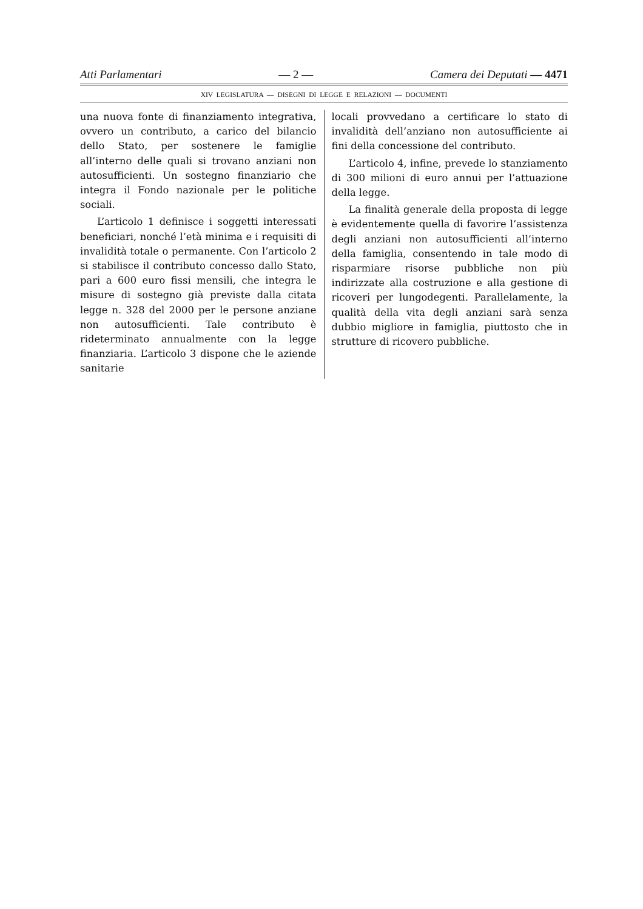Atti Parlamentari — 2 — Camera dei Deputati — 4471
XIV LEGISLATURA — DISEGNI DI LEGGE E RELAZIONI — DOCUMENTI
una nuova fonte di finanziamento integrativa, ovvero un contributo, a carico del bilancio dello Stato, per sostenere le famiglie all’interno delle quali si trovano anziani non autosufficienti. Un sostegno finanziario che integra il Fondo nazionale per le politiche sociali.
L’articolo 1 definisce i soggetti interessati beneficiari, nonché l’età minima e i requisiti di invalidità totale o permanente. Con l’articolo 2 si stabilisce il contributo concesso dallo Stato, pari a 600 euro fissi mensili, che integra le misure di sostegno già previste dalla citata legge n. 328 del 2000 per le persone anziane non autosufficienti. Tale contributo è rideterminato annualmente con la legge finanziaria. L’articolo 3 dispone che le aziende sanitarie
locali provvedano a certificare lo stato di invalidità dell’anziano non autosufficiente ai fini della concessione del contributo.
L’articolo 4, infine, prevede lo stanziamento di 300 milioni di euro annui per l’attuazione della legge.
La finalità generale della proposta di legge è evidentemente quella di favorire l’assistenza degli anziani non autosufficienti all’interno della famiglia, consentendo in tale modo di risparmiare risorse pubbliche non più indirizzate alla costruzione e alla gestione di ricoveri per lungodegenti. Parallelamente, la qualità della vita degli anziani sarà senza dubbio migliore in famiglia, piuttosto che in strutture di ricovero pubbliche.